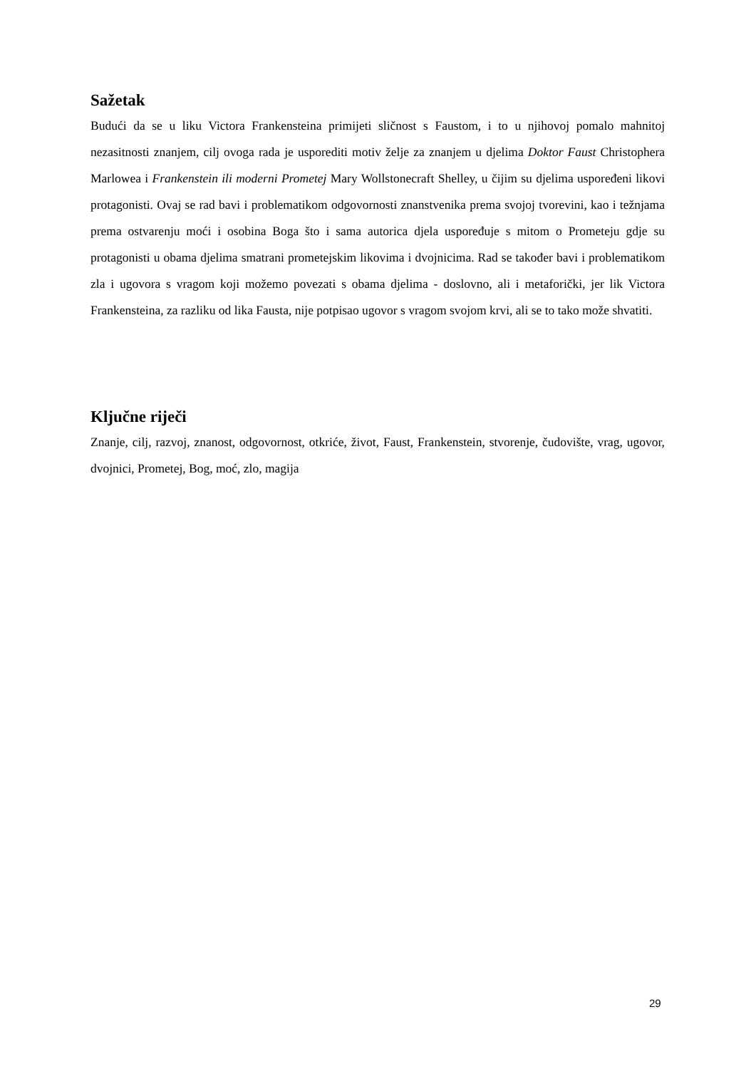Sažetak
Budući da se u liku Victora Frankensteina primijeti sličnost s Faustom, i to u njihovoj pomalo mahnitoj nezasitnosti znanjem, cilj ovoga rada je usporediti motiv želje za znanjem u djelima Doktor Faust Christophera Marlowea i Frankenstein ili moderni Prometej Mary Wollstonecraft Shelley, u čijim su djelima uspoređeni likovi protagonisti. Ovaj se rad bavi i problematikom odgovornosti znanstvenika prema svojoj tvorevini, kao i težnjama prema ostvarenju moći i osobina Boga što i sama autorica djela uspoređuje s mitom o Prometeju gdje su protagonisti u obama djelima smatrani prometejskim likovima i dvojnicima. Rad se također bavi i problematikom zla i ugovora s vragom koji možemo povezati s obama djelima - doslovno, ali i metaforički, jer lik Victora Frankensteina, za razliku od lika Fausta, nije potpisao ugovor s vragom svojom krvi, ali se to tako može shvatiti.
Ključne riječi
Znanje, cilj, razvoj, znanost, odgovornost, otkriće, život, Faust, Frankenstein, stvorenje, čudovište, vrag, ugovor, dvojnici, Prometej, Bog, moć, zlo, magija
29